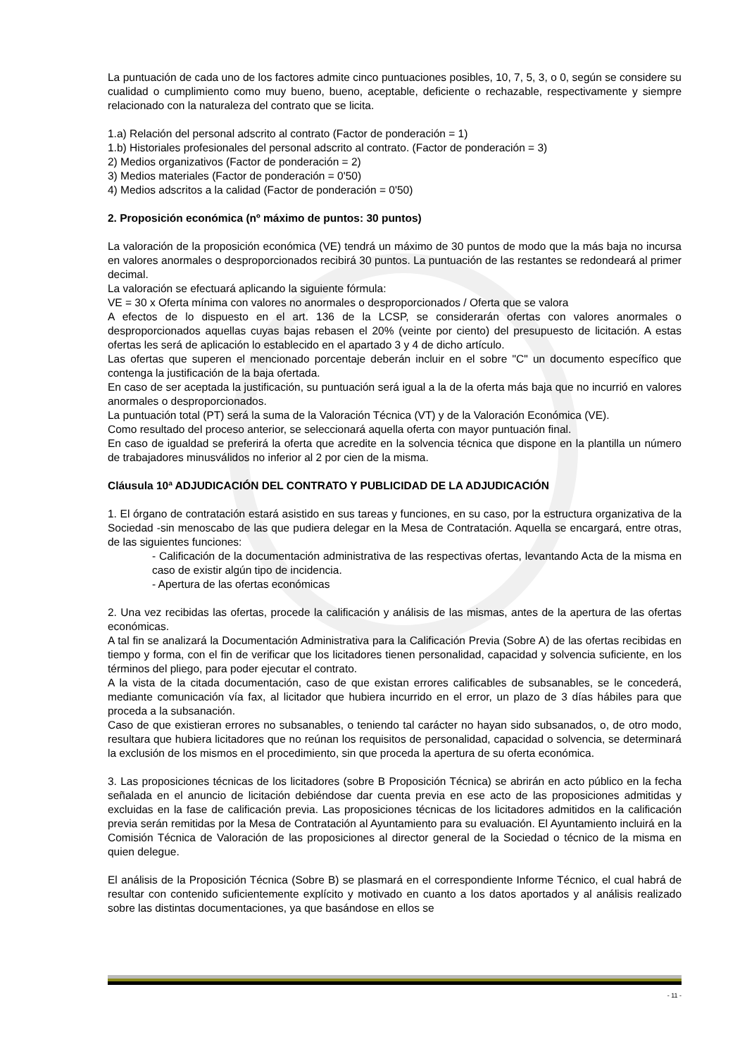La puntuación de cada uno de los factores admite cinco puntuaciones posibles, 10, 7, 5, 3, o 0, según se considere su cualidad o cumplimiento como muy bueno, bueno, aceptable, deficiente o rechazable, respectivamente y siempre relacionado con la naturaleza del contrato que se licita.
1.a) Relación del personal adscrito al contrato (Factor de ponderación = 1)
1.b) Historiales profesionales del personal adscrito al contrato. (Factor de ponderación = 3)
2) Medios organizativos (Factor de ponderación = 2)
3) Medios materiales (Factor de ponderación = 0'50)
4) Medios adscritos a la calidad (Factor de ponderación = 0'50)
2. Proposición económica (nº máximo de puntos: 30 puntos)
La valoración de la proposición económica (VE) tendrá un máximo de 30 puntos de modo que la más baja no incursa en valores anormales o desproporcionados recibirá 30 puntos. La puntuación de las restantes se redondeará al primer decimal.
La valoración se efectuará aplicando la siguiente fórmula:
VE = 30 x Oferta mínima con valores no anormales o desproporcionados / Oferta que se valora
A efectos de lo dispuesto en el art. 136 de la LCSP, se considerarán ofertas con valores anormales o desproporcionados aquellas cuyas bajas rebasen el 20% (veinte por ciento) del presupuesto de licitación. A estas ofertas les será de aplicación lo establecido en el apartado 3 y 4 de dicho artículo.
Las ofertas que superen el mencionado porcentaje deberán incluir en el sobre "C" un documento específico que contenga la justificación de la baja ofertada.
En caso de ser aceptada la justificación, su puntuación será igual a la de la oferta más baja que no incurrió en valores anormales o desproporcionados.
La puntuación total (PT) será la suma de la Valoración Técnica (VT) y de la Valoración Económica (VE).
Como resultado del proceso anterior, se seleccionará aquella oferta con mayor puntuación final.
En caso de igualdad se preferirá la oferta que acredite en la solvencia técnica que dispone en la plantilla un número de trabajadores minusválidos no inferior al 2 por cien de la misma.
Cláusula 10ª ADJUDICACIÓN DEL CONTRATO Y PUBLICIDAD DE LA ADJUDICACIÓN
1. El órgano de contratación estará asistido en sus tareas y funciones, en su caso, por la estructura organizativa de la Sociedad -sin menoscabo de las que pudiera delegar en la Mesa de Contratación. Aquella se encargará, entre otras, de las siguientes funciones:
- Calificación de la documentación administrativa de las respectivas ofertas, levantando Acta de la misma en caso de existir algún tipo de incidencia.
- Apertura de las ofertas económicas
2. Una vez recibidas las ofertas, procede la calificación y análisis de las mismas, antes de la apertura de las ofertas económicas.
A tal fin se analizará la Documentación Administrativa para la Calificación Previa (Sobre A) de las ofertas recibidas en tiempo y forma, con el fin de verificar que los licitadores tienen personalidad, capacidad y solvencia suficiente, en los términos del pliego, para poder ejecutar el contrato.
A la vista de la citada documentación, caso de que existan errores calificables de subsanables, se le concederá, mediante comunicación vía fax, al licitador que hubiera incurrido en el error, un plazo de 3 días hábiles para que proceda a la subsanación.
Caso de que existieran errores no subsanables, o teniendo tal carácter no hayan sido subsanados, o, de otro modo, resultara que hubiera licitadores que no reúnan los requisitos de personalidad, capacidad o solvencia, se determinará la exclusión de los mismos en el procedimiento, sin que proceda la apertura de su oferta económica.
3. Las proposiciones técnicas de los licitadores (sobre B Proposición Técnica) se abrirán en acto público en la fecha señalada en el anuncio de licitación debiéndose dar cuenta previa en ese acto de las proposiciones admitidas y excluidas en la fase de calificación previa. Las proposiciones técnicas de los licitadores admitidos en la calificación previa serán remitidas por la Mesa de Contratación al Ayuntamiento para su evaluación. El Ayuntamiento incluirá en la Comisión Técnica de Valoración de las proposiciones al director general de la Sociedad o técnico de la misma en quien delegue.
El análisis de la Proposición Técnica (Sobre B) se plasmará en el correspondiente Informe Técnico, el cual habrá de resultar con contenido suficientemente explícito y motivado en cuanto a los datos aportados y al análisis realizado sobre las distintas documentaciones, ya que basándose en ellos se
- 11 -